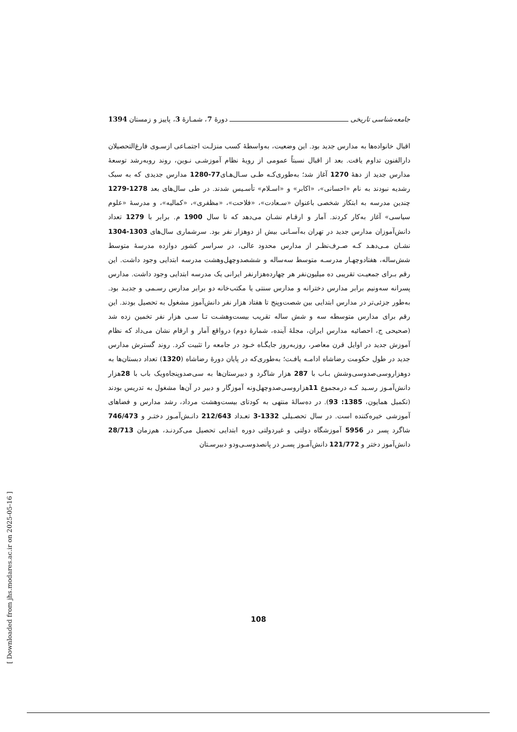جامعه‌شناسی تاریخی دورهٔ 7، شمـارهٔ 3، پاییز و زمستان 1394
اقبال خانواده‌ها به مدارس جدید بود. این وضعیت، به‌واسطهٔ کسب منزلـت اجتمـاعی ازسـوی فارغ‌التحصیلان دارالفنون تداوم یافت. بعد از اقبال نسبتاً عمومی از رویهٔ نظام آموزشـی نـوین، روند روبه‌رشد توسعهٔ مدارس جدید از دههٔ 1270 آغاز شد؛ به‌طوری‌کـه طـی سـال‌هـای77-1280 مدارس جدیدی که به سبک رشدیه نبودند به نام «احسانی»، «اکابر» و «اسـلام» تأسـیس شدند. در طی سال‌های بعد 1278-1279 چندین مدرسه به ابتکار شخصی باعنوان «سـعادت»، «فلاحت»، «مظفری»، «کمالیه»، و مدرسهٔ «علوم سیاسی» آغاز به‌کار کردند. آمار و ارقـام نشـان می‌دهد که تا سال 1900 م. برابر با 1279 تعداد دانش‌آموزان مدارس جدید در تهران به‌آسـانی بیش از دوهزار نفر بود. سرشماری سال‌های 1303-1304 نشـان مـی‌دهـد کـه صـرف‌نظـر از مدارس محدود عالی، در سراسر کشور دوازده مدرسهٔ متوسط شش‌ساله، هفتادوچهـار مدرسـه متوسط سه‌ساله و ششصدوچهل‌وهشت مدرسه ابتدایی وجود داشت. این رقم بـرای جمعیـت تقریبی ده میلیون‌نفر هر چهارده‌هزارنفر ایرانی یک مدرسه ابتدایی وجود داشت. مدارس پسرانه سه‌ونیم برابر مدارس دخترانه و مدارس سنتی یا مکتب‌خانه دو برابر مدارس رسـمی و جدیـد بود. به‌طور جزئی‌تر در مدارس ابتدایی بین شصت‌وپنج تا هفتاد هزار نفر دانش‌آموز مشغول به تحصیل بودند. این رقم برای مدارس متوسطه سه و شش ساله تقریب بیست‌وهشـت تـا سـی هزار نفر تخمین زده شد (صحیحی ج، احصائیه مدارس ایران، مجلهٔ آینده، شمارهٔ دوم) درواقع آمار و ارقام نشان می‌داد که نظام آموزش جدید در اوایل قرن معاصر، روزبه‌روز جایگـاه خـود در جامعه را تثبیت کرد. روند گسترش مدارس جدید در طول حکومت رضاشاه ادامـه یافـت؛ به‌طوری‌که در پایان دورهٔ رضاشاه (1320) تعداد دبستان‌ها به دوهزاروسی‌صدوسی‌وشش بـاب با 287 هزار شاگرد و دبیرستان‌ها به سی‌صدوپنجاه‌ویک باب با 28هزار دانش‌آمـوز رسـید کـه درمجموع 11هزاروسی‌صدوچهل‌ونه آموزگار و دبیر در آن‌ها مشغول به تدریس بودند (تکمیل همایون، 1385: 93). در ده‌سالهٔ منتهی به کودتای بیست‌وهشت مرداد، رشد مدارس و فضاهای آموزشی خیره‌کننده است. در سال تحصـیلی 1332-3 تعـداد 212/643 دانـش‌آمـوز دختـر و 746/473 شاگرد پسر در 5956 آموزشگاه دولتی و غیردولتی دوره ابتدایی تحصیل می‌کردنـد، هم‌زمان 28/713 دانش‌آموز دختر و 121/772 دانش‌آمـوز پسـر در پانصدوسـی‌ودو دبیرسـتان
108
[ Downloaded from jhs.modares.ac.ir on 2025-05-16 ]